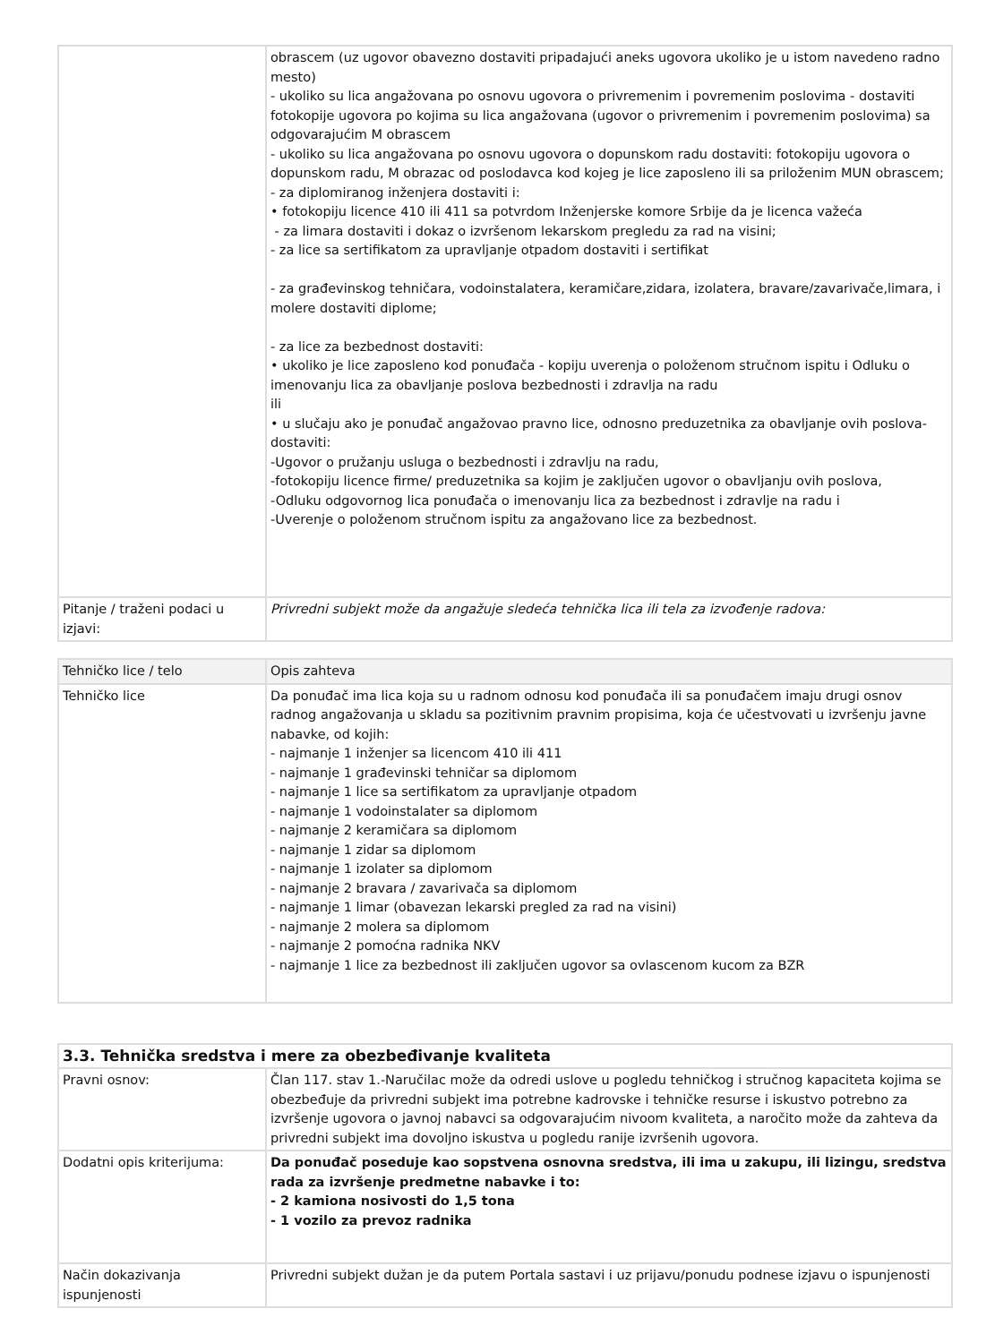| | obrascem (uz ugovor obavezno dostaviti pripadajući aneks ugovora ukoliko je u istom navedeno radno mesto) - ukoliko su lica angažovana po osnovu ugovora o privremenim i povremenim poslovima - dostaviti fotokopije ugovora po kojima su lica angažovana (ugovor o privremenim i povremenim poslovima) sa odgovarajućim M obrascem - ukoliko su lica angažovana po osnovu ugovora o dopunskom radu dostaviti: fotokopiju ugovora o dopunskom radu, M obrazac od poslodavca kod kojeg je lice zaposleno ili sa priloženim MUN obrascem; - za diplomiranog inženjera dostaviti i: • fotokopiju licence 410 ili 411 sa potvrdom Inženjerske komore Srbije da je licenca važeća - za limara dostaviti i dokaz o izvršenom lekarskom pregledu za rad na visini; - za lice sa sertifikatom za upravljanje otpadom dostaviti i sertifikat - za građevinskog tehničara, vodoinstalatera, keramičare,zidara, izolatera, bravare/zavarivače,limara, i molere dostaviti diplome; - za lice za bezbednost dostaviti: • ukoliko je lice zaposleno kod ponuđača - kopiju uverenja o položenom stručnom ispitu i Odluku o imenovanju lica za obavljanje poslova bezbednosti i zdravlja na radu ili • u slučaju ako je ponuđač angažovao pravno lice, odnosno preduzetnika za obavljanje ovih poslova- dostaviti: -Ugovor o pružanju usluga o bezbednosti i zdravlju na radu, -fotokopiju licence firme/ preduzetnika sa kojim je zaključen ugovor o obavljanju ovih poslova, -Odluku odgovornog lica ponuđača o imenovanju lica za bezbednost i zdravlje na radu i -Uverenje o položenom stručnom ispitu za angažovano lice za bezbednost. |
| Pitanje / traženi podaci u izjavi: | Privredni subjekt može da angažuje sledeća tehnička lica ili tela za izvođenje radova: |
| Tehničko lice / telo | Opis zahteva |
| --- | --- |
| Tehničko lice | Da ponuđač ima lica koja su u radnom odnosu kod ponuđača ili sa ponuđačem imaju drugi osnov radnog angažovanja u skladu sa pozitivnim pravnim propisima, koja će učestvovati u izvršenju javne nabavke, od kojih: - najmanje 1 inženjer sa licencom 410 ili 411 - najmanje 1 građevinski tehničar sa diplomom - najmanje 1 lice sa sertifikatom za upravljanje otpadom - najmanje 1 vodoinstalater sa diplomom - najmanje 2 keramičara sa diplomom - najmanje 1 zidar sa diplomom - najmanje 1 izolater sa diplomom - najmanje 2 bravara / zavarivača sa diplomom - najmanje 1 limar (obavezan lekarski pregled za rad na visini) - najmanje 2 molera sa diplomom - najmanje 2 pomoćna radnika NKV - najmanje 1 lice za bezbednost ili zaključen ugovor sa ovlascenom kucom za BZR |
| 3.3. Tehnička sredstva i mere za obezbeđivanje kvaliteta | |
| Pravni osnov: | Član 117. stav 1.-Naručilac može da odredi uslove u pogledu tehničkog i stručnog kapaciteta kojima se obezbeđuje da privredni subjekt ima potrebne kadrovske i tehničke resurse i iskustvo potrebno za izvršenje ugovora o javnoj nabavci sa odgovarajućim nivoom kvaliteta, a naročito može da zahteva da privredni subjekt ima dovoljno iskustva u pogledu ranije izvršenih ugovora. |
| Dodatni opis kriterijuma: | Da ponuđač poseduje kao sopstvena osnovna sredstva, ili ima u zakupu, ili lizingu, sredstva rada za izvršenje predmetne nabavke i to: - 2 kamiona nosivosti do 1,5 tona - 1 vozilo za prevoz radnika |
| Način dokazivanja ispunjenosti | Privredni subjekt dužan je da putem Portala sastavi i uz prijavu/ponudu podnese izjavu o ispunjenosti |